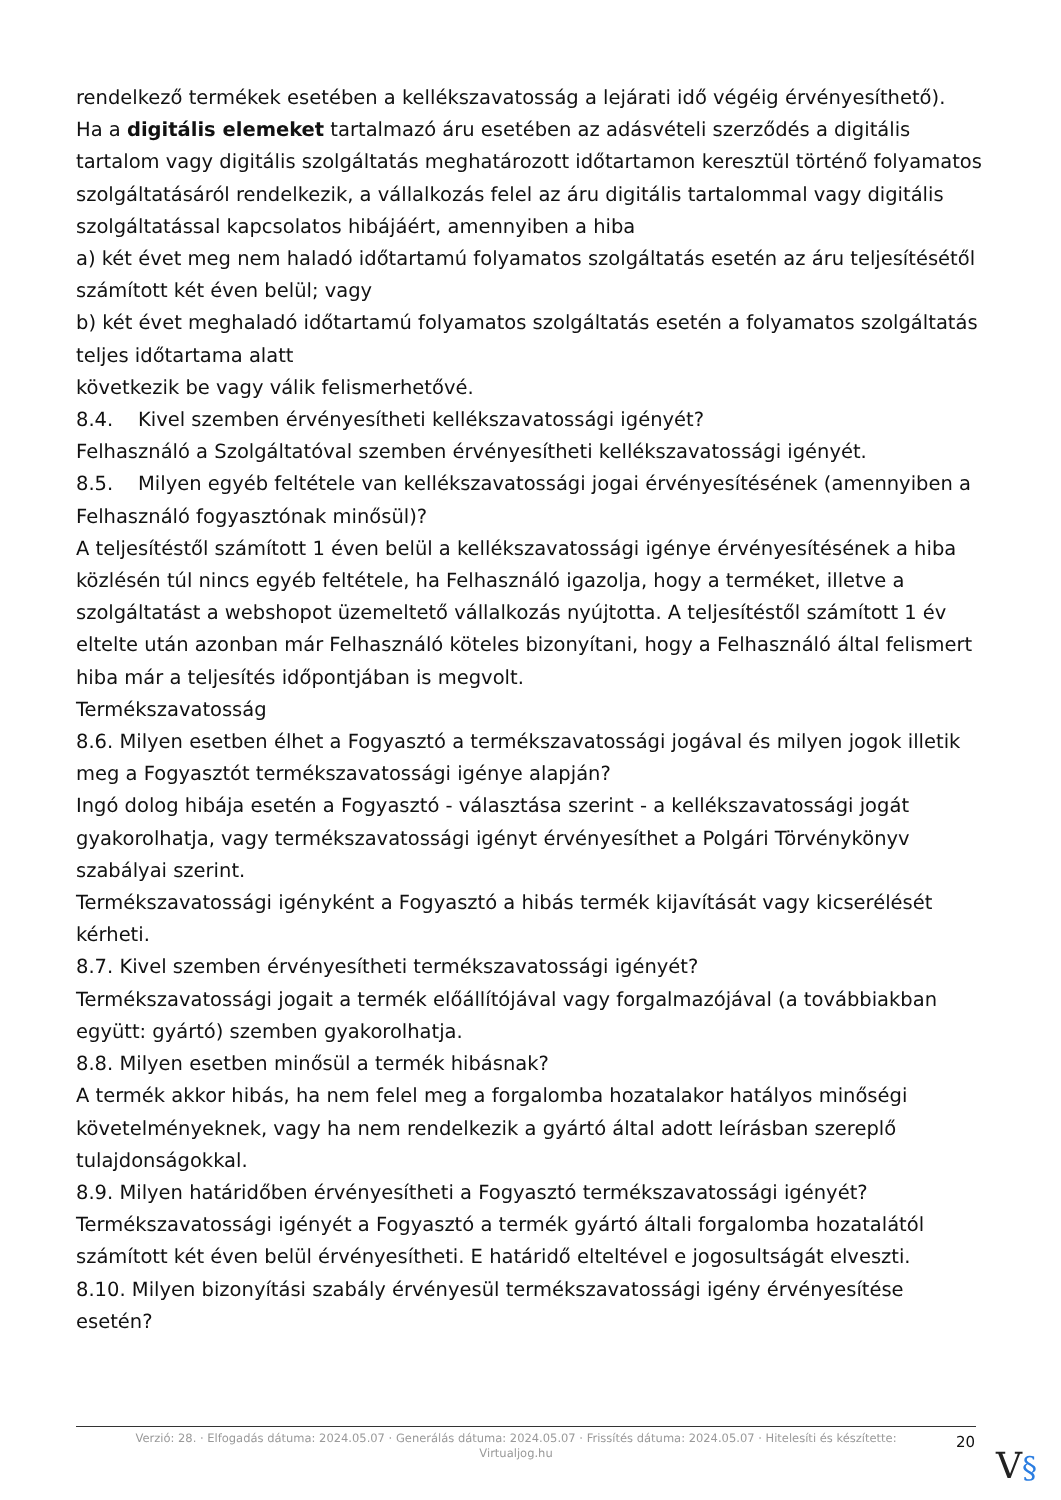rendelkező termékek esetében a kellékszavatosság a lejárati idő végéig érvényesíthető).
Ha a digitális elemeket tartalmazó áru esetében az adásvételi szerződés a digitális tartalom vagy digitális szolgáltatás meghatározott időtartamon keresztül történő folyamatos szolgáltatásáról rendelkezik, a vállalkozás felel az áru digitális tartalommal vagy digitális szolgáltatással kapcsolatos hibájáért, amennyiben a hiba
a) két évet meg nem haladó időtartamú folyamatos szolgáltatás esetén az áru teljesítésétől számított két éven belül; vagy
b) két évet meghaladó időtartamú folyamatos szolgáltatás esetén a folyamatos szolgáltatás teljes időtartama alatt
következik be vagy válik felismerhetővé.
8.4. Kivel szemben érvényesítheti kellékszavatossági igényét?
Felhasználó a Szolgáltatóval szemben érvényesítheti kellékszavatossági igényét.
8.5. Milyen egyéb feltétele van kellékszavatossági jogai érvényesítésének (amennyiben a Felhasználó fogyasztónak minősül)?
A teljesítéstől számított 1 éven belül a kellékszavatossági igénye érvényesítésének a hiba közlésén túl nincs egyéb feltétele, ha Felhasználó igazolja, hogy a terméket, illetve a szolgáltatást a webshopot üzemeltető vállalkozás nyújtotta. A teljesítéstől számított 1 év eltelte után azonban már Felhasználó köteles bizonyítani, hogy a Felhasználó által felismert hiba már a teljesítés időpontjában is megvolt.
Termékszavatosság
8.6. Milyen esetben élhet a Fogyasztó a termékszavatossági jogával és milyen jogok illetik meg a Fogyasztót termékszavatossági igénye alapján?
Ingó dolog hibája esetén a Fogyasztó - választása szerint - a kellékszavatossági jogát gyakorolhatja, vagy termékszavatossági igényt érvényesíthet a Polgári Törvénykönyv szabályai szerint.
Termékszavatossági igényként a Fogyasztó a hibás termék kijavítását vagy kicserélését kérheti.
8.7. Kivel szemben érvényesítheti termékszavatossági igényét?
Termékszavatossági jogait a termék előállítójával vagy forgalmazójával (a továbbiakban együtt: gyártó) szemben gyakorolhatja.
8.8. Milyen esetben minősül a termék hibásnak?
A termék akkor hibás, ha nem felel meg a forgalomba hozatalakor hatályos minőségi követelményeknek, vagy ha nem rendelkezik a gyártó által adott leírásban szereplő tulajdonságokkal.
8.9. Milyen határidőben érvényesítheti a Fogyasztó termékszavatossági igényét?
Termékszavatossági igényét a Fogyasztó a termék gyártó általi forgalomba hozatalától számított két éven belül érvényesítheti. E határidő elteltével e jogosultságát elveszti.
8.10. Milyen bizonyítási szabály érvényesül termékszavatossági igény érvényesítése esetén?
Verzió: 28. · Elfogadás dátuma: 2024.05.07 · Generálás dátuma: 2024.05.07 · Frissítés dátuma: 2024.05.07 · Hitelesíti és készítette: Virtualjog.hu
20
V§